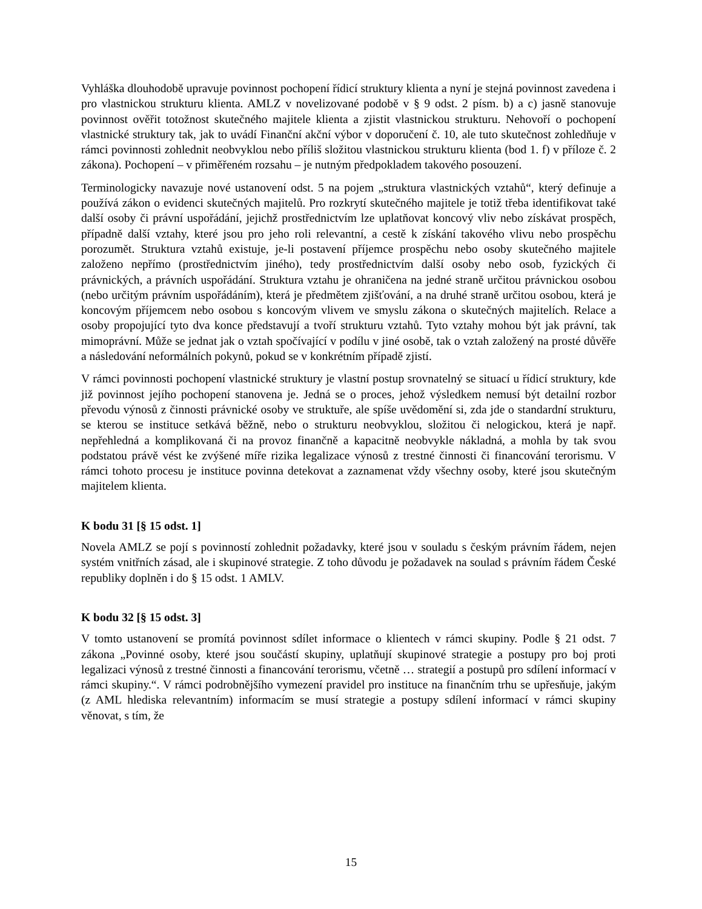Vyhláška dlouhodobě upravuje povinnost pochopení řídicí struktury klienta a nyní je stejná povinnost zavedena i pro vlastnickou strukturu klienta. AMLZ v novelizované podobě v § 9 odst. 2 písm. b) a c) jasně stanovuje povinnost ověřit totožnost skutečného majitele klienta a zjistit vlastnickou strukturu. Nehovoří o pochopení vlastnické struktury tak, jak to uvádí Finanční akční výbor v doporučení č. 10, ale tuto skutečnost zohledňuje v rámci povinnosti zohlednit neobvyklou nebo příliš složitou vlastnickou strukturu klienta (bod 1. f) v příloze č. 2 zákona). Pochopení – v přiměřeném rozsahu – je nutným předpokladem takového posouzení.
Terminologicky navazuje nové ustanovení odst. 5 na pojem „struktura vlastnických vztahů“, který definuje a používá zákon o evidenci skutečných majitelů. Pro rozkrytí skutečného majitele je totiž třeba identifikovat také další osoby či právní uspořádání, jejichž prostřednictvím lze uplatňovat koncový vliv nebo získávat prospěch, případně další vztahy, které jsou pro jeho roli relevantní, a cestě k získání takového vlivu nebo prospěchu porozumět. Struktura vztahů existuje, je-li postavení příjemce prospěchu nebo osoby skutečného majitele založeno nepřímo (prostřednictvím jiného), tedy prostřednictvím další osoby nebo osob, fyzických či právnických, a právních uspořádání. Struktura vztahu je ohraničena na jedné straně určitou právnickou osobou (nebo určitým právním uspořádáním), která je předmětem zjišťování, a na druhé straně určitou osobou, která je koncovým příjemcem nebo osobou s koncovým vlivem ve smyslu zákona o skutečných majitelích. Relace a osoby propojující tyto dva konce představují a tvoří strukturu vztahů. Tyto vztahy mohou být jak právní, tak mimoprávní. Může se jednat jak o vztah spočívající v podílu v jiné osobě, tak o vztah založený na prosté důvěře a následování neformálních pokynů, pokud se v konkrétním případě zjistí.
V rámci povinnosti pochopení vlastnické struktury je vlastní postup srovnatelný se situací u řídicí struktury, kde již povinnost jejího pochopení stanovena je. Jedná se o proces, jehož výsledkem nemusí být detailní rozbor převodu výnosů z činnosti právnické osoby ve struktuře, ale spíše uvědomění si, zda jde o standardní strukturu, se kterou se instituce setkává běžně, nebo o strukturu neobvyklou, složitou či nelogickou, která je např. nepřehledná a komplikovaná či na provoz finančně a kapacitně neobvykle nákladná, a mohla by tak svou podstatou právě vést ke zvýšené míře rizika legalizace výnosů z trestné činnosti či financování terorismu. V rámci tohoto procesu je instituce povinna detekovat a zaznamenat vždy všechny osoby, které jsou skutečným majitelem klienta.
K bodu 31 [§ 15 odst. 1]
Novela AMLZ se pojí s povinností zohlednit požadavky, které jsou v souladu s českým právním řádem, nejen systém vnitřních zásad, ale i skupinové strategie. Z toho důvodu je požadavek na soulad s právním řádem České republiky doplněn i do § 15 odst. 1 AMLV.
K bodu 32 [§ 15 odst. 3]
V tomto ustanovení se promítá povinnost sdílet informace o klientech v rámci skupiny. Podle § 21 odst. 7 zákona „Povinné osoby, které jsou součástí skupiny, uplatňují skupinové strategie a postupy pro boj proti legalizaci výnosů z trestné činnosti a financování terorismu, včetně … strategií a postupů pro sdílení informací v rámci skupiny.“. V rámci podrobnějšího vymezení pravidel pro instituce na finančním trhu se upřesňuje, jakým (z AML hlediska relevantním) informacím se musí strategie a postupy sdílení informací v rámci skupiny věnovat, s tím, že
15